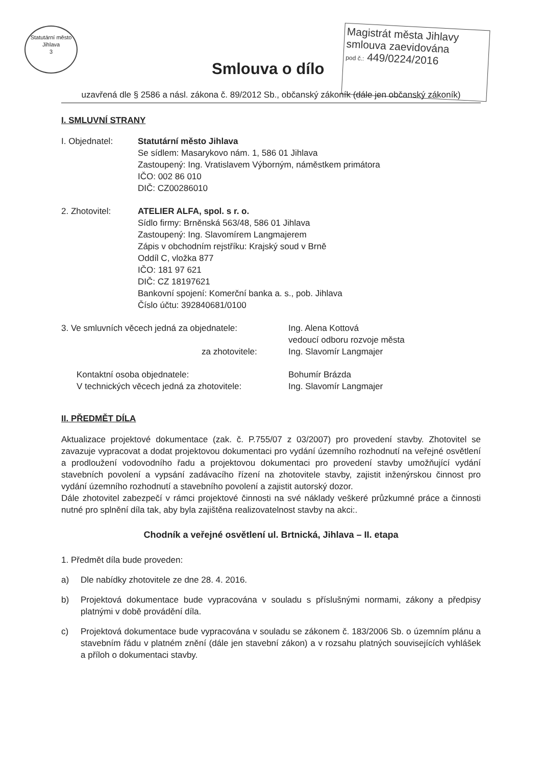Statutární město
Jihlava
3
Magistrát města Jihlavy
smlouva zaevidována
pod č.: 449/0224/2016
Smlouva o dílo
uzavřená dle § 2586 a násl. zákona č. 89/2012 Sb., občanský zákoník (dále jen občanský zákoník)
I. SMLUVNÍ STRANY
I. Objednatel: Statutární město Jihlava
Se sídlem: Masarykovo nám. 1, 586 01 Jihlava
Zastoupený: Ing. Vratislavem Výborným, náměstkem primátora
IČO: 002 86 010
DIČ: CZ00286010
2. Zhotovitel: ATELIER ALFA, spol. s r. o.
Sídlo firmy: Brněnská 563/48, 586 01 Jihlava
Zastoupený: Ing. Slavomírem Langmajerem
Zápis v obchodním rejstříku: Krajský soud v Brně
Oddíl C, vložka 877
IČO: 181 97 621
DIČ: CZ 18197621
Bankovní spojení: Komerční banka a. s., pob. Jihlava
Číslo účtu: 392840681/0100
3. Ve smluvních věcech jedná za objednatele:
za zhotovitele:
Ing. Alena Kottová
vedoucí odboru rozvoje města
Ing. Slavomír Langmajer
Kontaktní osoba objednatele:
V technických věcech jedná za zhotovitele:
Bohumír Brázda
Ing. Slavomír Langmajer
II. PŘEDMĚT DÍLA
Aktualizace projektové dokumentace (zak. č. P.755/07 z 03/2007) pro provedení stavby. Zhotovitel se zavazuje vypracovat a dodat projektovou dokumentaci pro vydání územního rozhodnutí na veřejné osvětlení a prodloužení vodovodního řadu a projektovou dokumentaci pro provedení stavby umožňující vydání stavebních povolení a vypsání zadávacího řízení na zhotovitele stavby, zajistit inženýrskou činnost pro vydání územního rozhodnutí a stavebního povolení a zajistit autorský dozor.
Dále zhotovitel zabezpečí v rámci projektové činnosti na své náklady veškeré průzkumné práce a činnosti nutné pro splnění díla tak, aby byla zajištěna realizovatelnost stavby na akci:.
Chodník a veřejné osvětlení ul. Brtnická, Jihlava – II. etapa
1. Předmět díla bude proveden:
a) Dle nabídky zhotovitele ze dne 28. 4. 2016.
b) Projektová dokumentace bude vypracována v souladu s příslušnými normami, zákony a předpisy platnými v době provádění díla.
c) Projektová dokumentace bude vypracována v souladu se zákonem č. 183/2006 Sb. o územním plánu a stavebním řádu v platném znění (dále jen stavební zákon) a v rozsahu platných souvisejících vyhlášek a příloh o dokumentaci stavby.